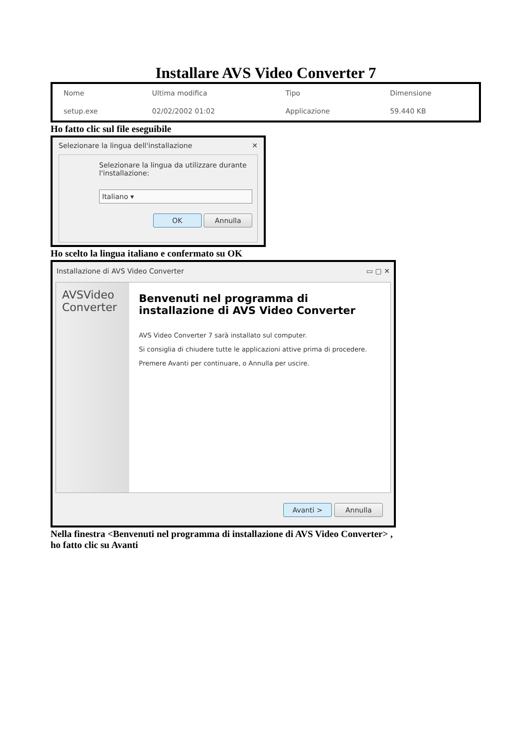Installare AVS Video Converter 7
| Nome | Ultima modifica | Tipo | Dimensione |
| --- | --- | --- | --- |
| setup.exe | 02/02/2002 01:02 | Applicazione | 59.440 KB |
Ho fatto clic sul file eseguibile
Selezionare la lingua dell'installazione ✕
Selezionare la lingua da utilizzare durante l'installazione:
Italiano ▾
OK Annulla
Ho scelto la lingua italiano e confermato su OK
Installazione di AVS Video Converter ▭ ▢ ✕
AVSVideo Converter
Benvenuti nel programma di installazione di AVS Video Converter
AVS Video Converter 7 sarà installato sul computer.
Si consiglia di chiudere tutte le applicazioni attive prima di procedere.
Premere Avanti per continuare, o Annulla per uscire.
Avanti > Annulla
Nella finestra <Benvenuti nel programma di installazione di AVS Video Converter> ,
ho fatto clic su Avanti